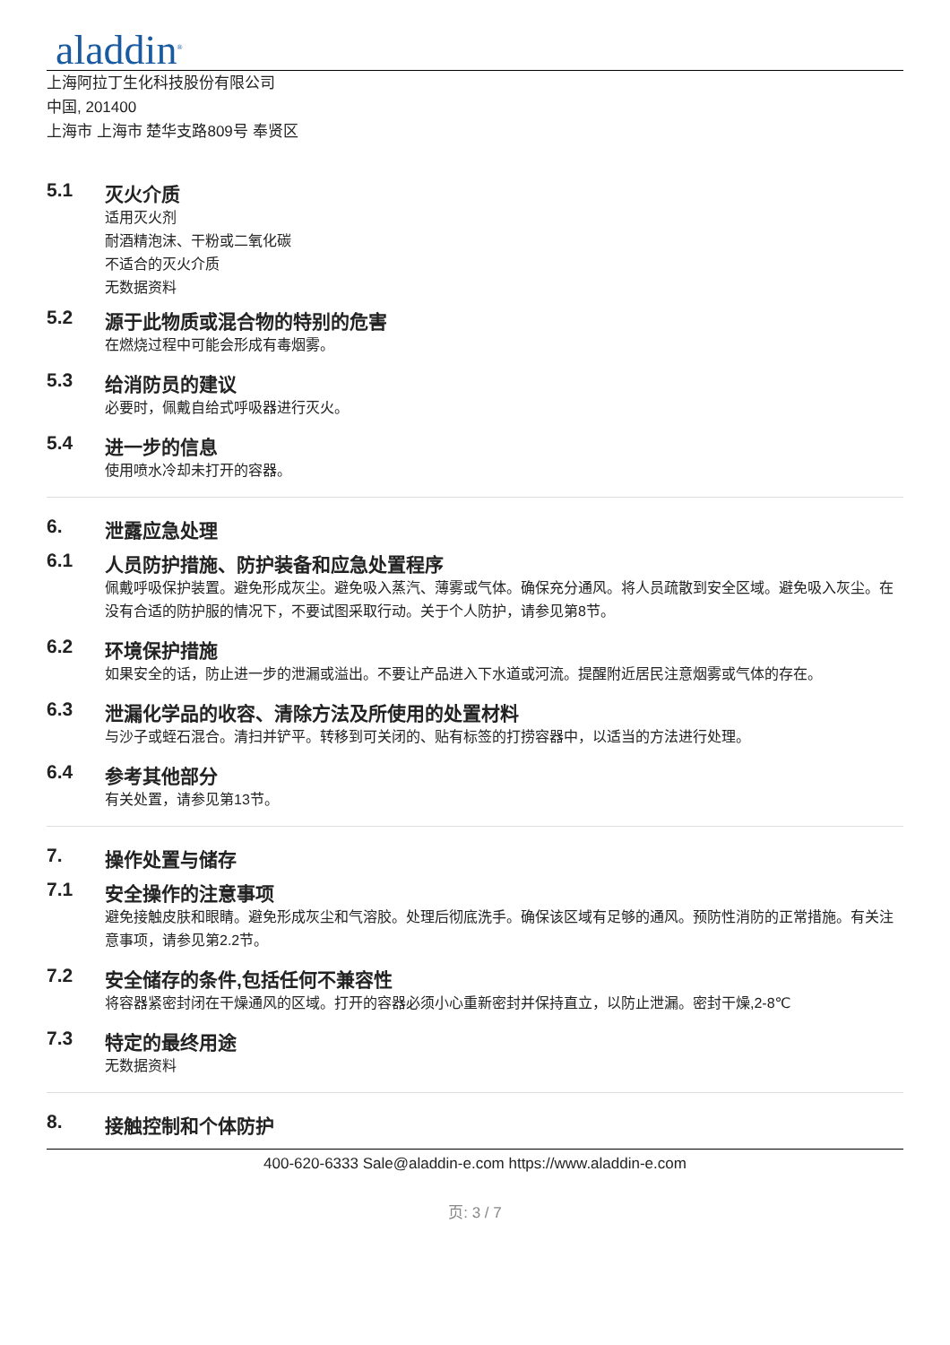aladdin<sup>®</sup>
上海阿拉丁生化科技股份有限公司
中国, 201400
上海市 上海市 楚华支路809号 奉贤区
5.1 灭火介质
适用灭火剂
耐酒精泡沫、干粉或二氧化碳
不适合的灭火介质
无数据资料
5.2 源于此物质或混合物的特别的危害
在燃烧过程中可能会形成有毒烟雾。
5.3 给消防员的建议
必要时，佩戴自给式呼吸器进行灭火。
5.4 进一步的信息
使用喷水冷却未打开的容器。
6. 泄露应急处理
6.1 人员防护措施、防护装备和应急处置程序
佩戴呼吸保护装置。避免形成灰尘。避免吸入蒸汽、薄雾或气体。确保充分通风。将人员疏散到安全区域。避免吸入灰尘。在没有合适的防护服的情况下，不要试图采取行动。关于个人防护，请参见第8节。
6.2 环境保护措施
如果安全的话，防止进一步的泄漏或溢出。不要让产品进入下水道或河流。提醒附近居民注意烟雾或气体的存在。
6.3 泄漏化学品的收容、清除方法及所使用的处置材料
与沙子或蛭石混合。清扫并铲平。转移到可关闭的、贴有标签的打捞容器中，以适当的方法进行处理。
6.4 参考其他部分
有关处置，请参见第13节。
7. 操作处置与储存
7.1 安全操作的注意事项
避免接触皮肤和眼睛。避免形成灰尘和气溶胶。处理后彻底洗手。确保该区域有足够的通风。预防性消防的正常措施。有关注意事项，请参见第2.2节。
7.2 安全储存的条件,包括任何不兼容性
将容器紧密封闭在干燥通风的区域。打开的容器必须小心重新密封并保持直立，以防止泄漏。密封干燥,2-8℃
7.3 特定的最终用途
无数据资料
8. 接触控制和个体防护
400-620-6333 Sale@aladdin-e.com https://www.aladdin-e.com
页: 3 / 7